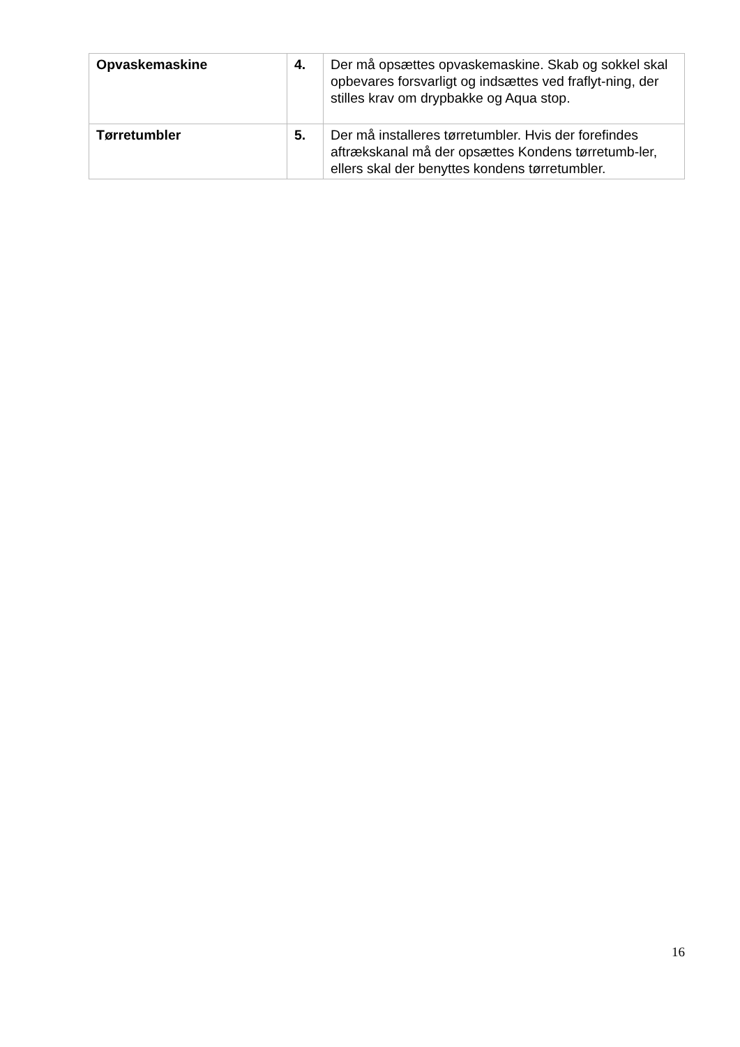| Opvaskemaskine | 4. | Der må opsættes opvaskemaskine. Skab og sokkel skal opbevares forsvarligt og indsættes ved fraflyt-ning, der stilles krav om drypbakke og Aqua stop. |
| Tørretumbler | 5. | Der må installeres tørretumbler. Hvis der forefindes aftrækskanal må der opsættes Kondens tørretumb-ler, ellers skal der benyttes kondens tørretumbler. |
16